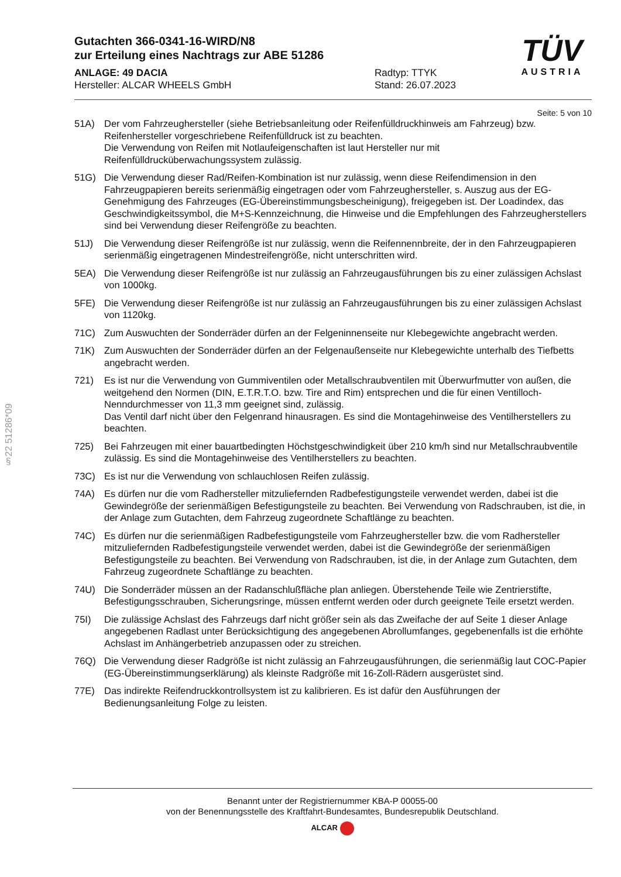§22 51286*09
TÜV
AUSTRIA
Gutachten 366-0341-16-WIRD/N8
zur Erteilung eines Nachtrags zur ABE 51286
ANLAGE: 49 DACIA
Hersteller: ALCAR WHEELS GmbH
Radtyp: TTYK
Stand: 26.07.2023
Seite: 5 von 10
51A) Der vom Fahrzeughersteller (siehe Betriebsanleitung oder Reifenfülldruckhinweis am Fahrzeug) bzw. Reifenhersteller vorgeschriebene Reifenfülldruck ist zu beachten.
Die Verwendung von Reifen mit Notlaufeigenschaften ist laut Hersteller nur mit Reifenfülldrucküberwachungssystem zulässig.
51G) Die Verwendung dieser Rad/Reifen-Kombination ist nur zulässig, wenn diese Reifendimension in den Fahrzeugpapieren bereits serienmäßig eingetragen oder vom Fahrzeughersteller, s. Auszug aus der EG-Genehmigung des Fahrzeuges (EG-Übereinstimmungsbescheinigung), freigegeben ist. Der Loadindex, das Geschwindigkeitssymbol, die M+S-Kennzeichnung, die Hinweise und die Empfehlungen des Fahrzeugherstellers sind bei Verwendung dieser Reifengröße zu beachten.
51J) Die Verwendung dieser Reifengröße ist nur zulässig, wenn die Reifennennbreite, der in den Fahrzeugpapieren serienmäßig eingetragenen Mindestreifengröße, nicht unterschritten wird.
5EA) Die Verwendung dieser Reifengröße ist nur zulässig an Fahrzeugausführungen bis zu einer zulässigen Achslast von 1000kg.
5FE) Die Verwendung dieser Reifengröße ist nur zulässig an Fahrzeugausführungen bis zu einer zulässigen Achslast von 1120kg.
71C) Zum Auswuchten der Sonderräder dürfen an der Felgeninnenseite nur Klebegewichte angebracht werden.
71K) Zum Auswuchten der Sonderräder dürfen an der Felgenaußenseite nur Klebegewichte unterhalb des Tiefbetts angebracht werden.
721) Es ist nur die Verwendung von Gummiventilen oder Metallschraubventilen mit Überwurfmutter von außen, die weitgehend den Normen (DIN, E.T.R.T.O. bzw. Tire and Rim) entsprechen und die für einen Ventilloch-Nenndurchmesser von 11,3 mm geeignet sind, zulässig.
Das Ventil darf nicht über den Felgenrand hinausragen. Es sind die Montagehinweise des Ventilherstellers zu beachten.
725) Bei Fahrzeugen mit einer bauartbedingten Höchstgeschwindigkeit über 210 km/h sind nur Metallschraubventile zulässig. Es sind die Montagehinweise des Ventilherstellers zu beachten.
73C) Es ist nur die Verwendung von schlauchlosen Reifen zulässig.
74A) Es dürfen nur die vom Radhersteller mitzuliefernden Radbefestigungsteile verwendet werden, dabei ist die Gewindegröße der serienmäßigen Befestigungsteile zu beachten. Bei Verwendung von Radschrauben, ist die, in der Anlage zum Gutachten, dem Fahrzeug zugeordnete Schaftlänge zu beachten.
74C) Es dürfen nur die serienmäßigen Radbefestigungsteile vom Fahrzeughersteller bzw. die vom Radhersteller mitzuliefernden Radbefestigungsteile verwendet werden, dabei ist die Gewindegröße der serienmäßigen Befestigungsteile zu beachten. Bei Verwendung von Radschrauben, ist die, in der Anlage zum Gutachten, dem Fahrzeug zugeordnete Schaftlänge zu beachten.
74U) Die Sonderräder müssen an der Radanschlußfläche plan anliegen. Überstehende Teile wie Zentrierstifte, Befestigungsschrauben, Sicherungsringe, müssen entfernt werden oder durch geeignete Teile ersetzt werden.
75I) Die zulässige Achslast des Fahrzeugs darf nicht größer sein als das Zweifache der auf Seite 1 dieser Anlage angegebenen Radlast unter Berücksichtigung des angegebenen Abrollumfanges, gegebenenfalls ist die erhöhte Achslast im Anhängerbetrieb anzupassen oder zu streichen.
76Q) Die Verwendung dieser Radgröße ist nicht zulässig an Fahrzeugausführungen, die serienmäßig laut COC-Papier (EG-Übereinstimmungserklärung) als kleinste Radgröße mit 16-Zoll-Rädern ausgerüstet sind.
77E) Das indirekte Reifendruckkontrollsystem ist zu kalibrieren. Es ist dafür den Ausführungen der Bedienungsanleitung Folge zu leisten.
Benannt unter der Registriernummer KBA-P 00055-00
von der Benennungsstelle des Kraftfahrt-Bundesamtes, Bundesrepublik Deutschland.
ALCAR